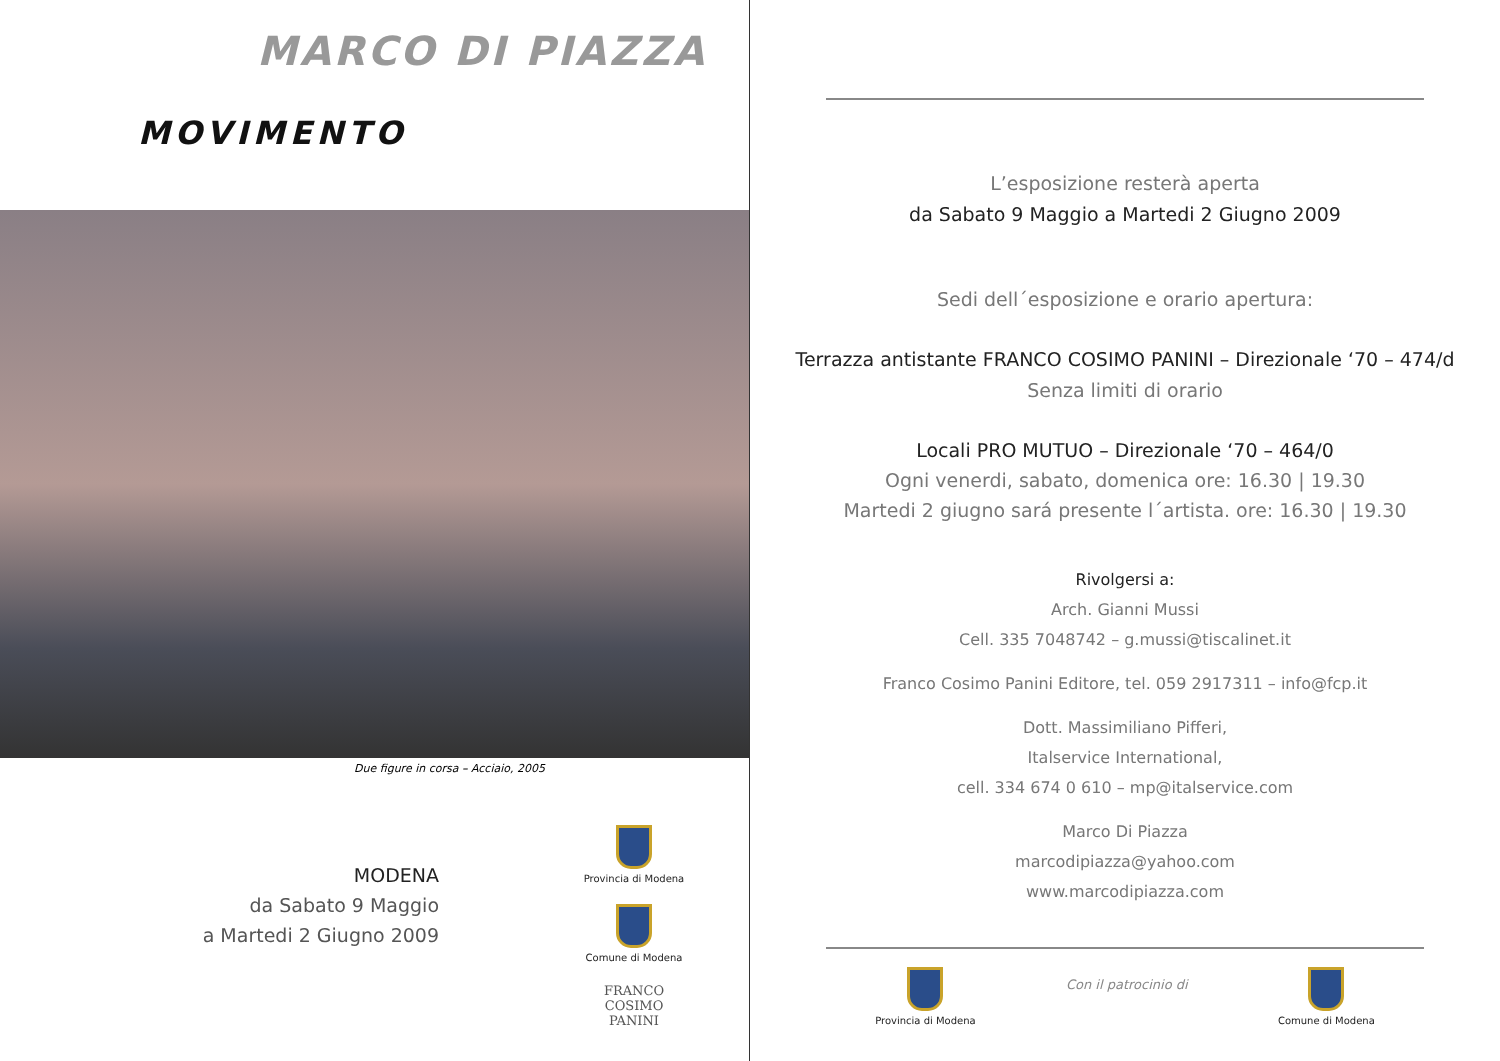MARCO DI PIAZZA
MOVIMENTO
Due figure in corsa – Acciaio, 2005
MODENA
da Sabato 9 Maggio
a Martedi 2 Giugno 2009
Provincia di Modena
Comune di Modena
FRANCO
COSIMO
PANINI
L’esposizione resterà aperta
da Sabato 9 Maggio a Martedi 2 Giugno 2009
Sedi dell´esposizione e orario apertura:
Terrazza antistante FRANCO COSIMO PANINI – Direzionale ‘70 – 474/d
Senza limiti di orario
Locali PRO MUTUO – Direzionale ‘70 – 464/0
Ogni venerdi, sabato, domenica ore: 16.30 | 19.30
Martedi 2 giugno sará presente l´artista. ore: 16.30 | 19.30
Rivolgersi a:
Arch. Gianni Mussi
Cell. 335 7048742 – g.mussi@tiscalinet.it
Franco Cosimo Panini Editore, tel. 059 2917311 – info@fcp.it
Dott. Massimiliano Pifferi,
Italservice International,
cell. 334 674 0 610 – mp@italservice.com
Marco Di Piazza
marcodipiazza@yahoo.com
www.marcodipiazza.com
Provincia di Modena
Con il patrocinio di
Comune di Modena